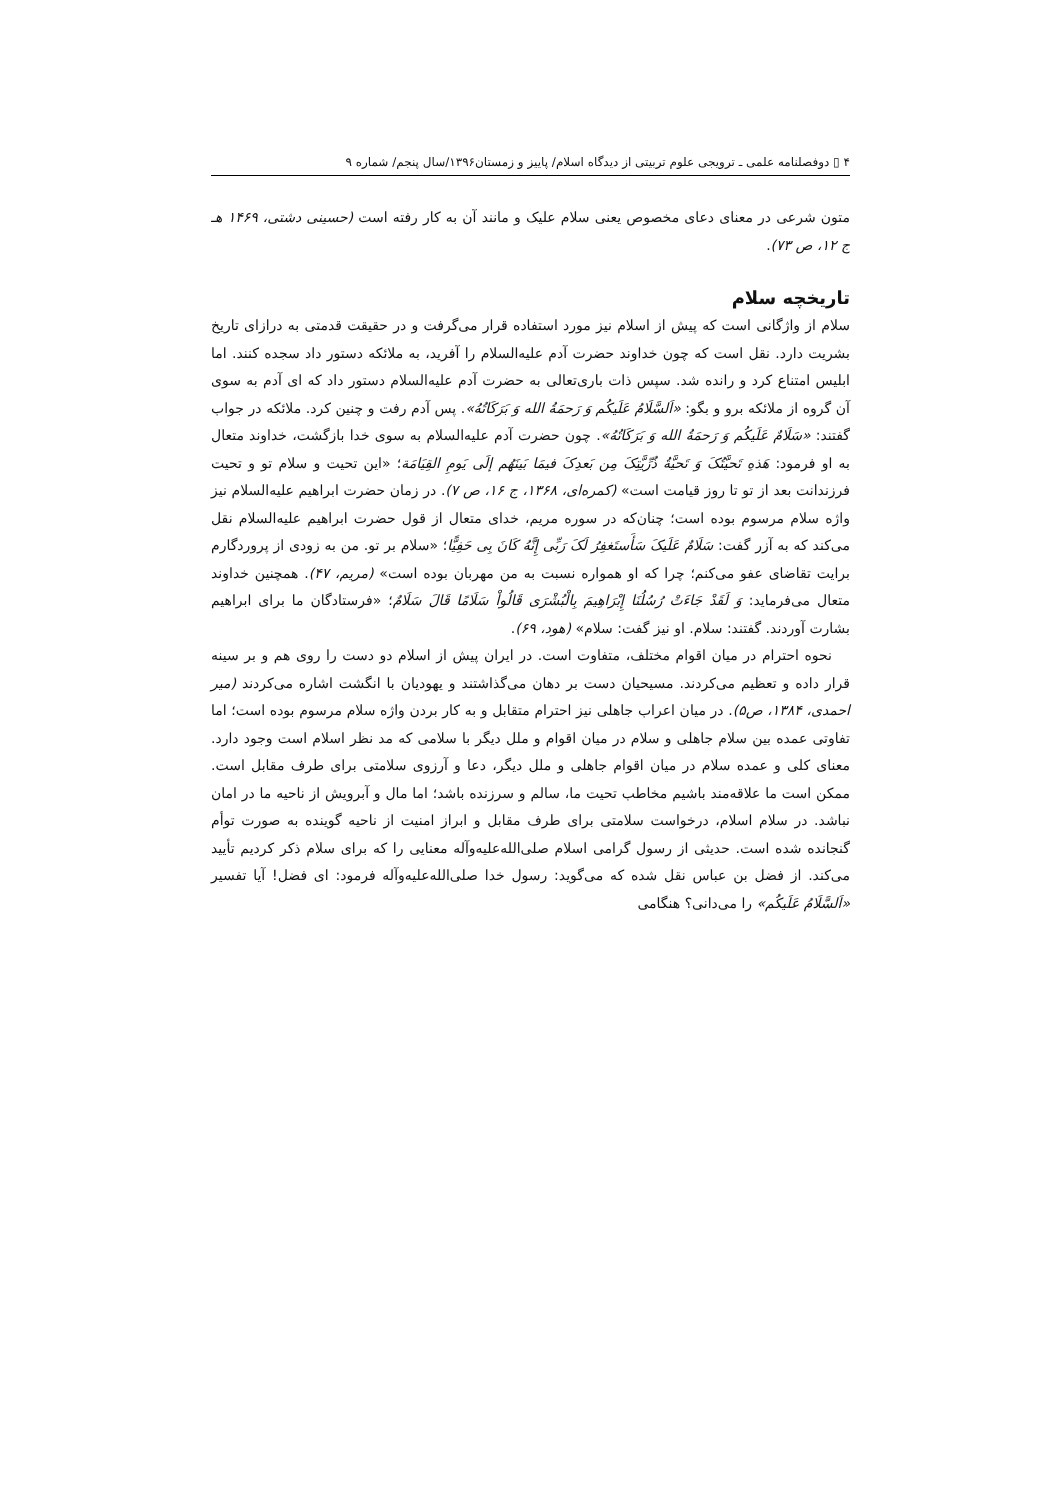۴ ▯ دوفصلنامه علمی ـ ترویجی علوم تربیتی از دیدگاه اسلام/ پاییز و زمستان۱۳۹۶/سال پنجم/ شماره ۹
متون شرعی در معنای دعای مخصوص یعنی سلام علیک و مانند آن به کار رفته است (حسینی دشتی، ۱۴۶۹ هـ ج ۱۲، ص ۷۳).
تاریخچه سلام
سلام از واژگانی است که پیش از اسلام نیز مورد استفاده قرار می‌گرفت و در حقیقت قدمتی به درازای تاریخ بشریت دارد. نقل است که چون خداوند حضرت آدم علیه‌السلام را آفرید، به ملائکه دستور داد سجده کنند. اما ابلیس امتناع کرد و رانده شد. سپس ذات باری‌تعالی به حضرت آدم علیه‌السلام دستور داد که ای آدم به سوی آن گروه از ملائکه برو و بگو: «اَلسَّلَامُ عَلَیکُم وَ رَحمَةُ الله وَ بَرَکَاتُهُ». پس آدم رفت و چنین کرد. ملائکه در جواب گفتند: «سَلَامٌ عَلَیکُم وَ رَحمَةُ الله وَ بَرَکَاتُهُ». چون حضرت آدم علیه‌السلام به سوی خدا بازگشت، خداوند متعال به او فرمود: هَذهِ تَحیَّتُکَ وَ تَحیَّةُ ذُرِّیَّتِکَ مِن بَعدِکَ فیمَا بَینَهُم إلَی یَومِ القِیَامَة؛ «این تحیت و سلام تو و تحیت فرزندانت بعد از تو تا روز قیامت است» (کمره‌ای، ۱۳۶۸، ج ۱۶، ص ۷). در زمان حضرت ابراهیم علیه‌السلام نیز واژه سلام مرسوم بوده است؛ چنان‌که در سوره مریم، خدای متعال از قول حضرت ابراهیم علیه‌السلام نقل می‌کند که به آزر گفت: سَلَامٌ عَلَیکَ سَأَستَغفِرُ لَکَ رَبِّی إِنَّهُ کَانَ بِی حَفِیًّا؛ «سلام بر تو. من به زودی از پروردگارم برایت تقاضای عفو می‌کنم؛ چرا که او همواره نسبت به من مهربان بوده است» (مریم، ۴۷). همچنین خداوند متعال می‌فرماید: وَ لَقَدْ جَاءَتْ رُسُلُنَا إِبْرَاهِیمَ بِالْبُشْرَی قَالُواْ سَلَامًا قَالَ سَلَامٌ؛ «فرستادگان ما برای ابراهیم بشارت آوردند. گفتند: سلام. او نیز گفت: سلام» (هود، ۶۹).
نحوه احترام در میان اقوام مختلف، متفاوت است. در ایران پیش از اسلام دو دست را روی هم و بر سینه قرار داده و تعظیم می‌کردند. مسیحیان دست بر دهان می‌گذاشتند و یهودیان با انگشت اشاره می‌کردند (میر احمدی، ۱۳۸۴، ص۵). در میان اعراب جاهلی نیز احترام متقابل و به کار بردن واژه سلام مرسوم بوده است؛ اما تفاوتی عمده بین سلام جاهلی و سلام در میان اقوام و ملل دیگر با سلامی که مد نظر اسلام است وجود دارد. معنای کلی و عمده سلام در میان اقوام جاهلی و ملل دیگر، دعا و آرزوی سلامتی برای طرف مقابل است. ممکن است ما علاقه‌مند باشیم مخاطب تحیت ما، سالم و سرزنده باشد؛ اما مال و آبرویش از ناحیه ما در امان نباشد. در سلام اسلام، درخواست سلامتی برای طرف مقابل و ابراز امنیت از ناحیه گوینده به صورت توأم گنجانده شده است. حدیثی از رسول گرامی اسلام صلی‌الله‌علیه‌وآله معنایی را که برای سلام ذکر کردیم تأیید می‌کند. از فضل بن عباس نقل شده که می‌گوید: رسول خدا صلی‌الله‌علیه‌وآله فرمود: ای فضل! آیا تفسیر «اَلسَّلَامُ عَلَیکُم» را می‌دانی؟ هنگامی